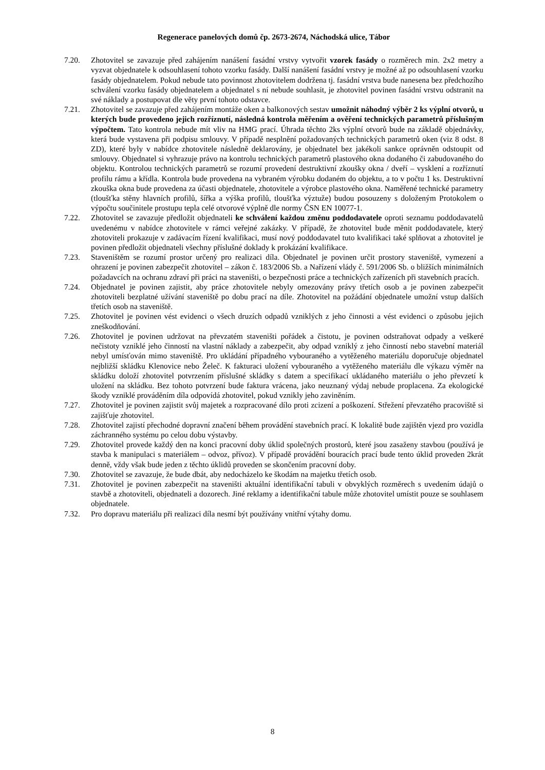Regenerace panelových domů čp. 2673-2674, Náchodská ulice, Tábor
7.20. Zhotovitel se zavazuje před zahájením nanášení fasádní vrstvy vytvořit vzorek fasády o rozměrech min. 2x2 metry a vyzvat objednatele k odsouhlasení tohoto vzorku fasády. Další nanášení fasádní vrstvy je možné až po odsouhlasení vzorku fasády objednatelem. Pokud nebude tato povinnost zhotovitelem dodržena tj. fasádní vrstva bude nanesena bez předchozího schválení vzorku fasády objednatelem a objednatel s ní nebude souhlasit, je zhotovitel povinen fasádní vrstvu odstranit na své náklady a postupovat dle věty první tohoto odstavce.
7.21. Zhotovitel se zavazuje před zahájením montáže oken a balkonových sestav umožnit náhodný výběr 2 ks výplní otvorů, u kterých bude provedeno jejich rozříznutí, následná kontrola měřením a ověření technických parametrů příslušným výpočtem. Tato kontrola nebude mít vliv na HMG prací. Úhrada těchto 2ks výplní otvorů bude na základě objednávky, která bude vystavena při podpisu smlouvy. V případě nesplnění požadovaných technických parametrů oken (viz 8 odst. 8 ZD), které byly v nabídce zhotovitele následně deklarovány, je objednatel bez jakékoli sankce oprávněn odstoupit od smlouvy. Objednatel si vyhrazuje právo na kontrolu technických parametrů plastového okna dodaného či zabudovaného do objektu. Kontrolou technických parametrů se rozumí provedení destruktivní zkoušky okna / dveří – vysklení a rozříznutí profilu rámu a křídla. Kontrola bude provedena na vybraném výrobku dodaném do objektu, a to v počtu 1 ks. Destruktivní zkouška okna bude provedena za účasti objednatele, zhotovitele a výrobce plastového okna. Naměřené technické parametry (tloušťka stěny hlavních profilů, šířka a výška profilů, tloušťka výztuže) budou posouzeny s doloženým Protokolem o výpočtu součinitele prostupu tepla celé otvorové výplně dle normy ČSN EN 10077-1.
7.22. Zhotovitel se zavazuje předložit objednateli ke schválení každou změnu poddodavatele oproti seznamu poddodavatelů uvedenému v nabídce zhotovitele v rámci veřejné zakázky. V případě, že zhotovitel bude měnit poddodavatele, který zhotoviteli prokazuje v zadávacím řízení kvalifikaci, musí nový poddodavatel tuto kvalifikaci také splňovat a zhotovitel je povinen předložit objednateli všechny příslušné doklady k prokázání kvalifikace.
7.23. Staveništěm se rozumí prostor určený pro realizaci díla. Objednatel je povinen určit prostory staveniště, vymezení a ohrazení je povinen zabezpečit zhotovitel – zákon č. 183/2006 Sb. a Nařízení vlády č. 591/2006 Sb. o bližších minimálních požadavcích na ochranu zdraví při práci na staveništi, o bezpečnosti práce a technických zařízeních při stavebních pracích.
7.24. Objednatel je povinen zajistit, aby práce zhotovitele nebyly omezovány právy třetích osob a je povinen zabezpečit zhotoviteli bezplatné užívání staveniště po dobu prací na díle. Zhotovitel na požádání objednatele umožní vstup dalších třetích osob na staveniště.
7.25. Zhotovitel je povinen vést evidenci o všech druzích odpadů vzniklých z jeho činnosti a vést evidenci o způsobu jejich zneškodňování.
7.26. Zhotovitel je povinen udržovat na převzatém staveništi pořádek a čistotu, je povinen odstraňovat odpady a veškeré nečistoty vzniklé jeho činností na vlastní náklady a zabezpečit, aby odpad vzniklý z jeho činností nebo stavební materiál nebyl umísťován mimo staveniště. Pro ukládání případného vybouraného a vytěženého materiálu doporučuje objednatel nejbližší skládku Klenovice nebo Želeč. K fakturaci uložení vybouraného a vytěženého materiálu dle výkazu výměr na skládku doloží zhotovitel potvrzením příslušné skládky s datem a specifikací ukládaného materiálu o jeho převzetí k uložení na skládku. Bez tohoto potvrzení bude faktura vrácena, jako neuznaný výdaj nebude proplacena. Za ekologické škody vzniklé prováděním díla odpovídá zhotovitel, pokud vznikly jeho zaviněním.
7.27. Zhotovitel je povinen zajistit svůj majetek a rozpracované dílo proti zcizení a poškození. Střežení převzatého pracoviště si zajišťuje zhotovitel.
7.28. Zhotovitel zajistí přechodné dopravní značení během provádění stavebních prací. K lokalitě bude zajištěn vjezd pro vozidla záchranného systému po celou dobu výstavby.
7.29. Zhotovitel provede každý den na konci pracovní doby úklid společných prostorů, které jsou zasaženy stavbou (používá je stavba k manipulaci s materiálem – odvoz, přívoz). V případě provádění bouracích prací bude tento úklid proveden 2krát denně, vždy však bude jeden z těchto úklidů proveden se skončením pracovní doby.
7.30. Zhotovitel se zavazuje, že bude dbát, aby nedocházelo ke škodám na majetku třetích osob.
7.31. Zhotovitel je povinen zabezpečit na staveništi aktuální identifikační tabuli v obvyklých rozměrech s uvedením údajů o stavbě a zhotoviteli, objednateli a dozorech. Jiné reklamy a identifikační tabule může zhotovitel umístit pouze se souhlasem objednatele.
7.32. Pro dopravu materiálu při realizaci díla nesmí být používány vnitřní výtahy domu.
8